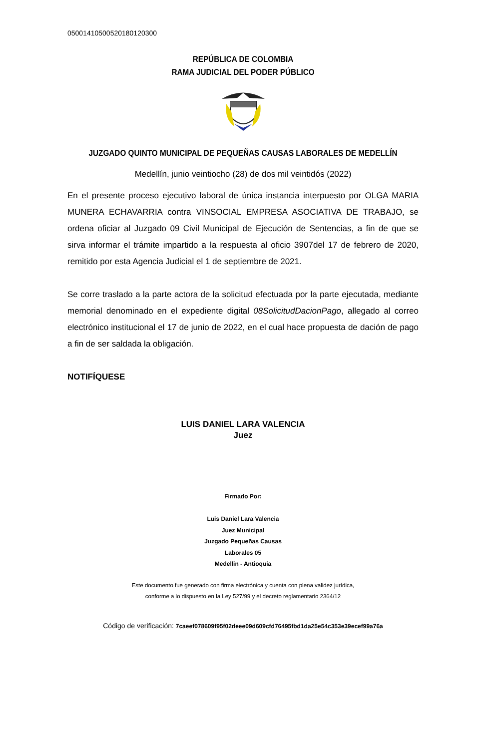05001410500520180120300
REPÚBLICA DE COLOMBIA
RAMA JUDICIAL DEL PODER PÚBLICO
JUZGADO QUINTO MUNICIPAL DE PEQUEÑAS CAUSAS LABORALES DE MEDELLÍN
Medellín, junio veintiocho (28) de dos mil veintidós (2022)
En el presente proceso ejecutivo laboral de única instancia interpuesto por OLGA MARIA MUNERA ECHAVARRIA contra VINSOCIAL EMPRESA ASOCIATIVA DE TRABAJO, se ordena oficiar al Juzgado 09 Civil Municipal de Ejecución de Sentencias, a fin de que se sirva informar el trámite impartido a la respuesta al oficio 3907del 17 de febrero de 2020, remitido por esta Agencia Judicial el 1 de septiembre de 2021.
Se corre traslado a la parte actora de la solicitud efectuada por la parte ejecutada, mediante memorial denominado en el expediente digital 08SolicitudDacionPago, allegado al correo electrónico institucional el 17 de junio de 2022, en el cual hace propuesta de dación de pago a fin de ser saldada la obligación.
NOTIFÍQUESE
LUIS DANIEL LARA VALENCIA
Juez
Firmado Por:
Luis Daniel Lara Valencia
Juez Municipal
Juzgado Pequeñas Causas
Laborales 05
Medellin - Antioquia
Este documento fue generado con firma electrónica y cuenta con plena validez jurídica,
conforme a lo dispuesto en la Ley 527/99 y el decreto reglamentario 2364/12
Código de verificación: 7caeef078609f95f02deee09d609cfd76495fbd1da25e54c353e39ecef99a76a